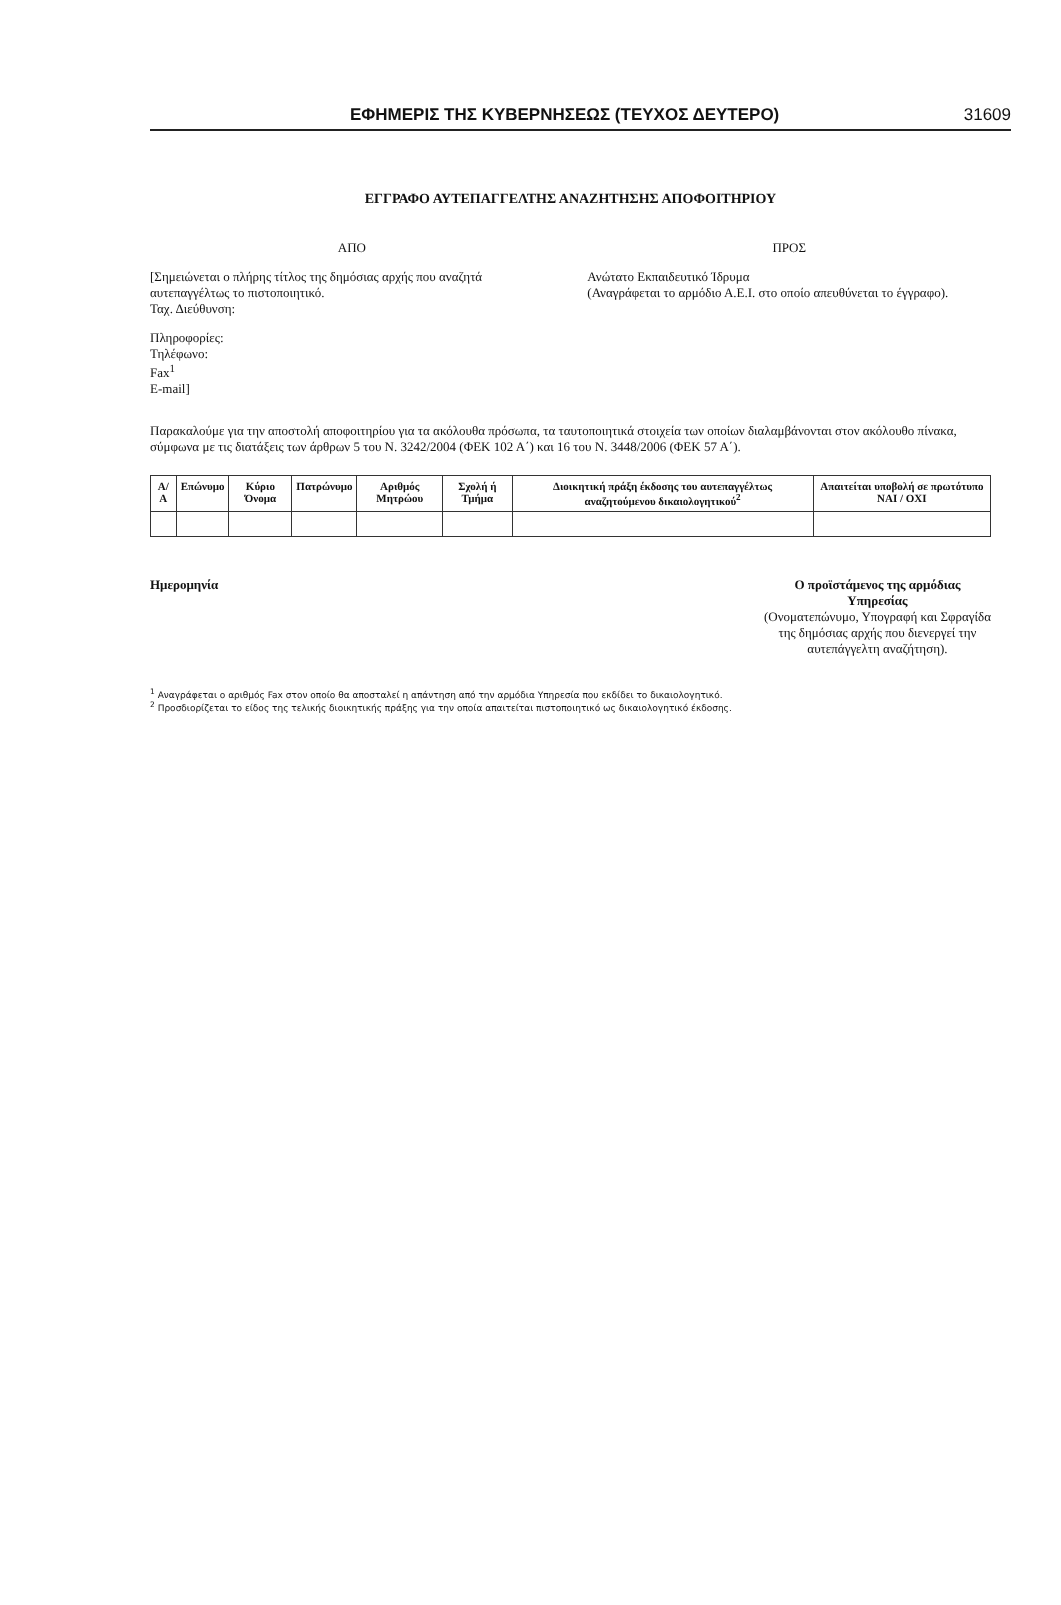ΕΦΗΜΕΡΙΣ ΤΗΣ ΚΥΒΕΡΝΗΣΕΩΣ (ΤΕΥΧΟΣ ΔΕΥΤΕΡΟ) 31609
ΕΓΓΡΑΦΟ ΑΥΤΕΠΑΓΓΕΛΤΗΣ ΑΝΑΖΗΤΗΣΗΣ ΑΠΟΦΟΙΤΗΡΙΟΥ
ΑΠΟ
[Σημειώνεται ο πλήρης τίτλος της δημόσιας αρχής που αναζητά αυτεπαγγέλτως το πιστοποιητικό.
Ταχ. Διεύθυνση:
Πληροφορίες:
Τηλέφωνο:
Fax<sup>1</sup>
E-mail]
ΠΡΟΣ
Ανώτατο Εκπαιδευτικό Ίδρυμα
(Αναγράφεται το αρμόδιο Α.Ε.Ι. στο οποίο απευθύνεται το έγγραφο).
Παρακαλούμε για την αποστολή αποφοιτηρίου για τα ακόλουθα πρόσωπα, τα ταυτοποιητικά στοιχεία των οποίων διαλαμβάνονται στον ακόλουθο πίνακα, σύμφωνα με τις διατάξεις των άρθρων 5 του Ν. 3242/2004 (ΦΕΚ 102 Α΄) και 16 του Ν. 3448/2006 (ΦΕΚ 57 Α΄).
| Α/Α | Επώνυμο | Κύριο Όνομα | Πατρώνυμο | Αριθμός Μητρώου | Σχολή ή Τμήμα | Διοικητική πράξη έκδοσης του αυτεπαγγέλτως αναζητούμενου δικαιολογητικού<sup>2</sup> | Απαιτείται υποβολή σε πρωτότυπο ΝΑΙ / ΟΧΙ |
| --- | --- | --- | --- | --- | --- | --- | --- |
Ημερομηνία Ο προϊστάμενος της αρμόδιας
Υπηρεσίας
(Ονοματεπώνυμο, Υπογραφή και Σφραγίδα
της δημόσιας αρχής που διενεργεί την
αυτεπάγγελτη αναζήτηση).
<sup>1</sup> Αναγράφεται ο αριθμός Fax στον οποίο θα αποσταλεί η απάντηση από την αρμόδια Υπηρεσία που εκδίδει το δικαιολογητικό.
<sup>2</sup> Προσδιορίζεται το είδος της τελικής διοικητικής πράξης για την οποία απαιτείται πιστοποιητικό ως δικαιολογητικό έκδοσης.